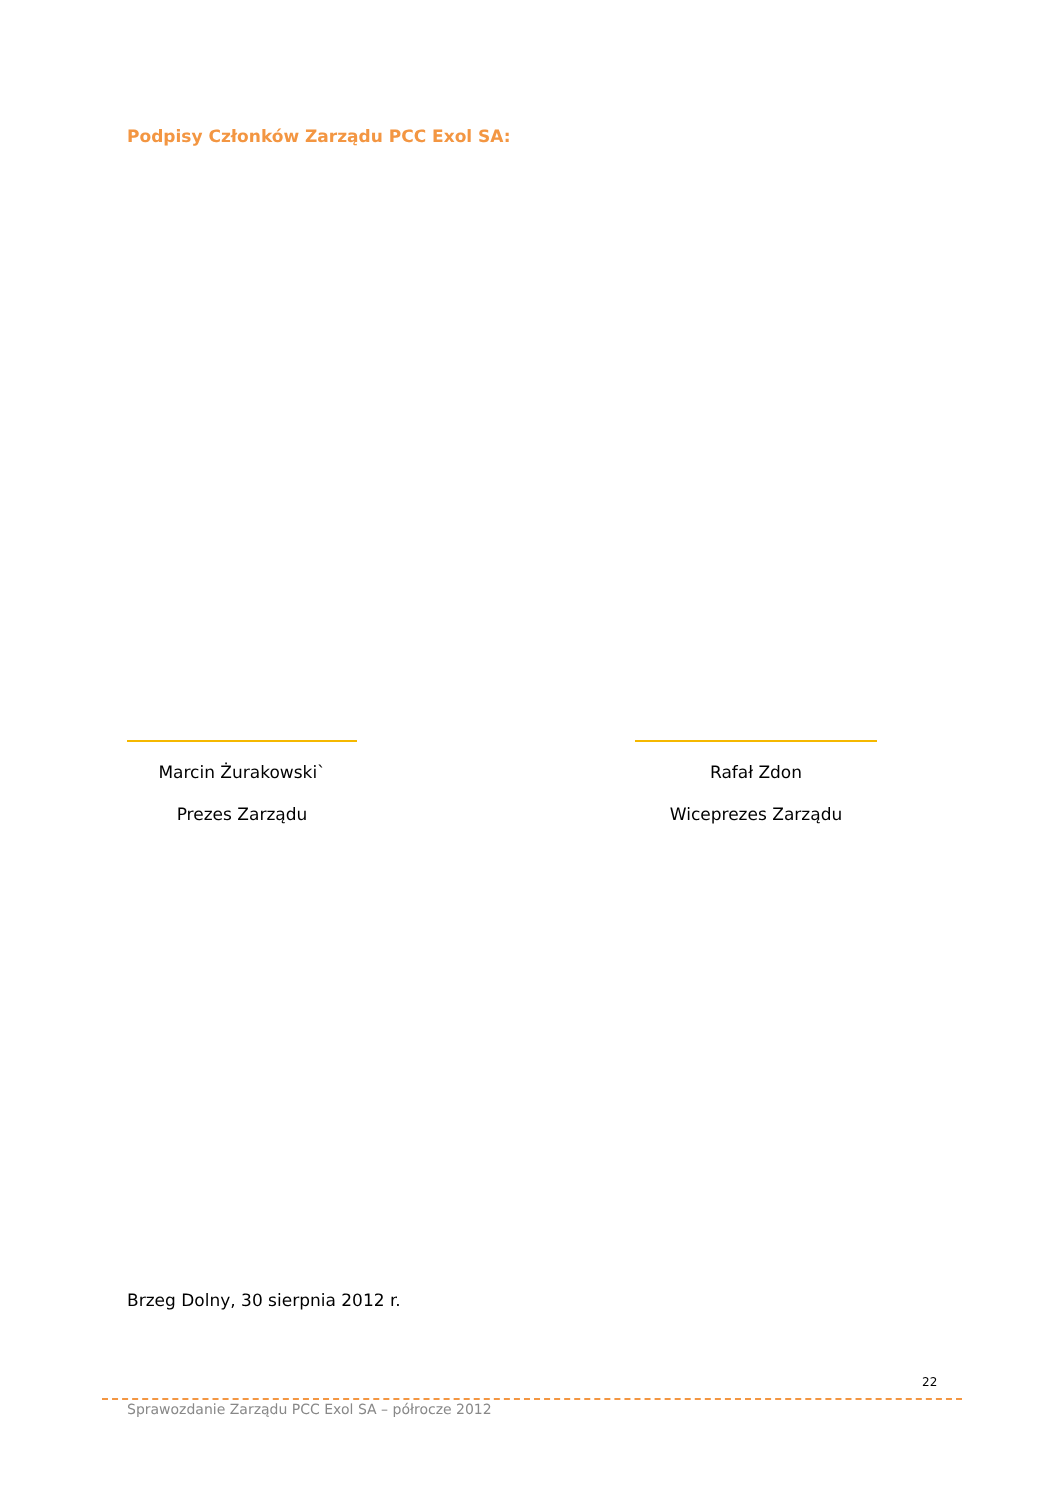Podpisy Członków Zarządu PCC Exol SA:
Marcin Żurakowski`
Prezes Zarządu
Rafał Zdon
Wiceprezes Zarządu
Brzeg Dolny, 30 sierpnia 2012 r.
22
Sprawozdanie Zarządu PCC Exol SA – półrocze 2012